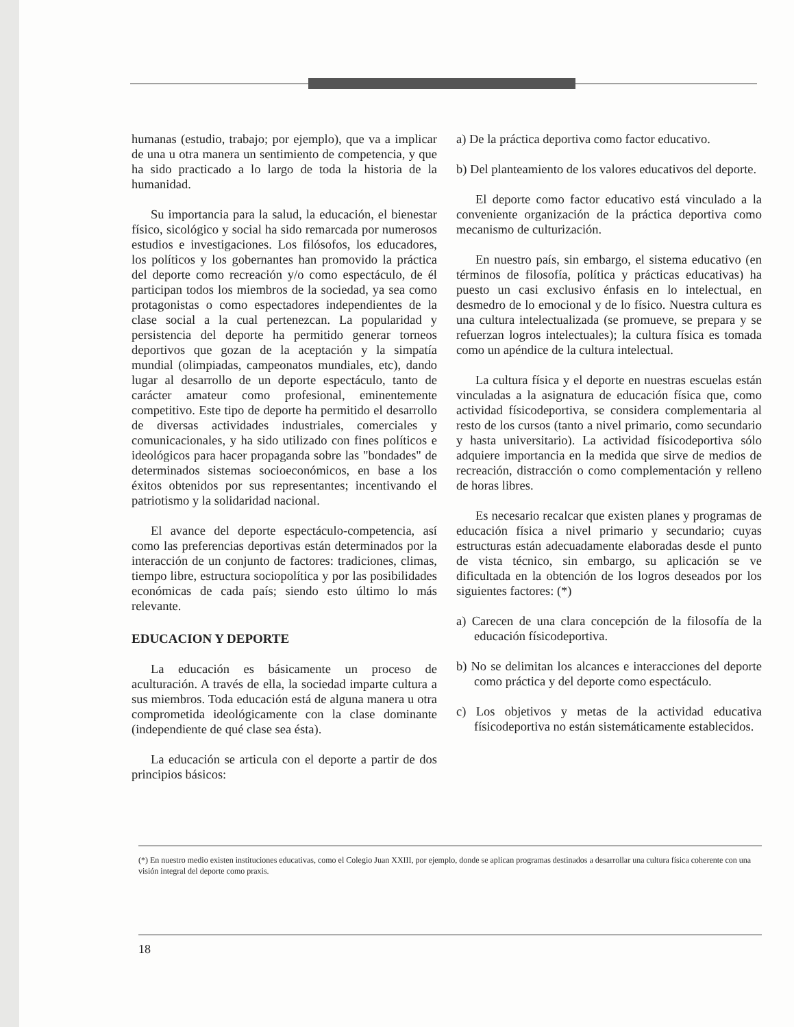humanas (estudio, trabajo; por ejemplo), que va a implicar de una u otra manera un sentimiento de competencia, y que ha sido practicado a lo largo de toda la historia de la humanidad.
Su importancia para la salud, la educación, el bienestar físico, sicológico y social ha sido remarcada por numerosos estudios e investigaciones. Los filósofos, los educadores, los políticos y los gobernantes han promovido la práctica del deporte como recreación y/o como espectáculo, de él participan todos los miembros de la sociedad, ya sea como protagonistas o como espectadores independientes de la clase social a la cual pertenezcan. La popularidad y persistencia del deporte ha permitido generar torneos deportivos que gozan de la aceptación y la simpatía mundial (olimpiadas, campeonatos mundiales, etc), dando lugar al desarrollo de un deporte espectáculo, tanto de carácter amateur como profesional, eminentemente competitivo. Este tipo de deporte ha permitido el desarrollo de diversas actividades industriales, comerciales y comunicacionales, y ha sido utilizado con fines políticos e ideológicos para hacer propaganda sobre las "bondades" de determinados sistemas socioeconómicos, en base a los éxitos obtenidos por sus representantes; incentivando el patriotismo y la solidaridad nacional.
El avance del deporte espectáculo-competencia, así como las preferencias deportivas están determinados por la interacción de un conjunto de factores: tradiciones, climas, tiempo libre, estructura sociopolítica y por las posibilidades económicas de cada país; siendo esto último lo más relevante.
EDUCACION Y DEPORTE
La educación es básicamente un proceso de aculturación. A través de ella, la sociedad imparte cultura a sus miembros. Toda educación está de alguna manera u otra comprometida ideológicamente con la clase dominante (independiente de qué clase sea ésta).
La educación se articula con el deporte a partir de dos principios básicos:
a) De la práctica deportiva como factor educativo.
b) Del planteamiento de los valores educativos del deporte.
El deporte como factor educativo está vinculado a la conveniente organización de la práctica deportiva como mecanismo de culturización.
En nuestro país, sin embargo, el sistema educativo (en términos de filosofía, política y prácticas educativas) ha puesto un casi exclusivo énfasis en lo intelectual, en desmedro de lo emocional y de lo físico. Nuestra cultura es una cultura intelectualizada (se promueve, se prepara y se refuerzan logros intelectuales); la cultura física es tomada como un apéndice de la cultura intelectual.
La cultura física y el deporte en nuestras escuelas están vinculadas a la asignatura de educación física que, como actividad físicodeportiva, se considera complementaria al resto de los cursos (tanto a nivel primario, como secundario y hasta universitario). La actividad físicodeportiva sólo adquiere importancia en la medida que sirve de medios de recreación, distracción o como complementación y relleno de horas libres.
Es necesario recalcar que existen planes y programas de educación física a nivel primario y secundario; cuyas estructuras están adecuadamente elaboradas desde el punto de vista técnico, sin embargo, su aplicación se ve dificultada en la obtención de los logros deseados por los siguientes factores: (*)
a) Carecen de una clara concepción de la filosofía de la educación físicodeportiva.
b) No se delimitan los alcances e interacciones del deporte como práctica y del deporte como espectáculo.
c) Los objetivos y metas de la actividad educativa físicodeportiva no están sistemáticamente establecidos.
(*) En nuestro medio existen instituciones educativas, como el Colegio Juan XXIII, por ejemplo, donde se aplican programas destinados a desarrollar una cultura física coherente con una visión integral del deporte como praxis.
18